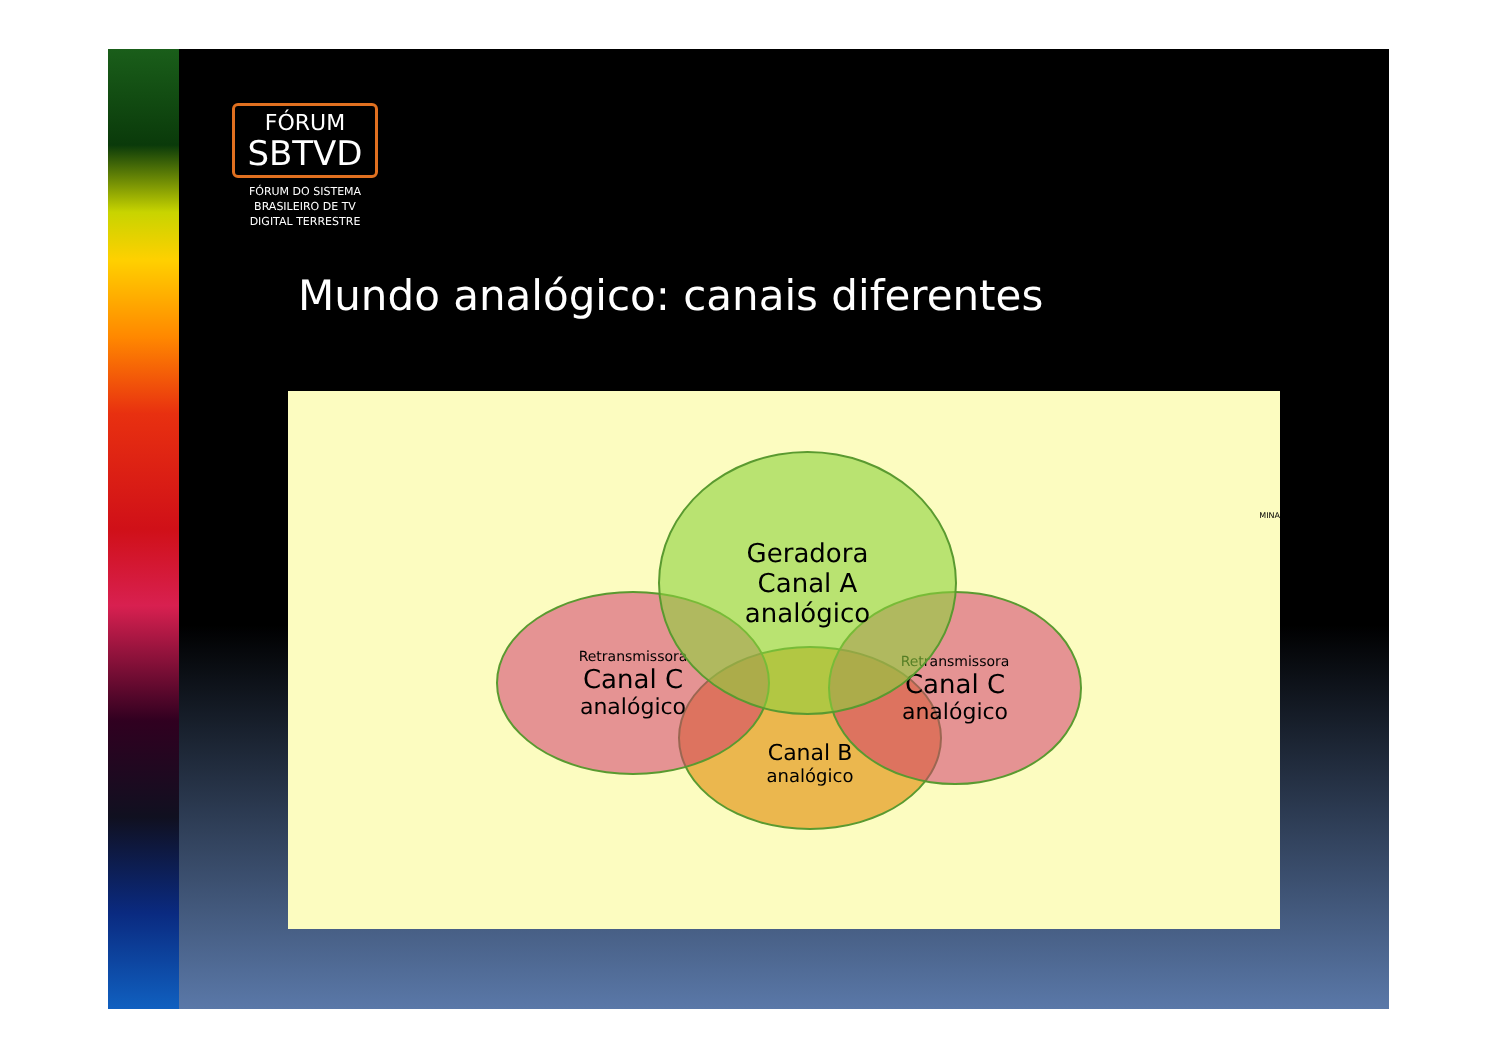FÓRUM
SBTVD
FÓRUM DO SISTEMA BRASILEIRO DE TV DIGITAL TERRESTRE
Mundo analógico: canais diferentes
Canal B
analógico
Retransmissora
Canal C
analógico
Retransmissora
Canal C
analógico
Geradora
Canal A
analógico
MINA